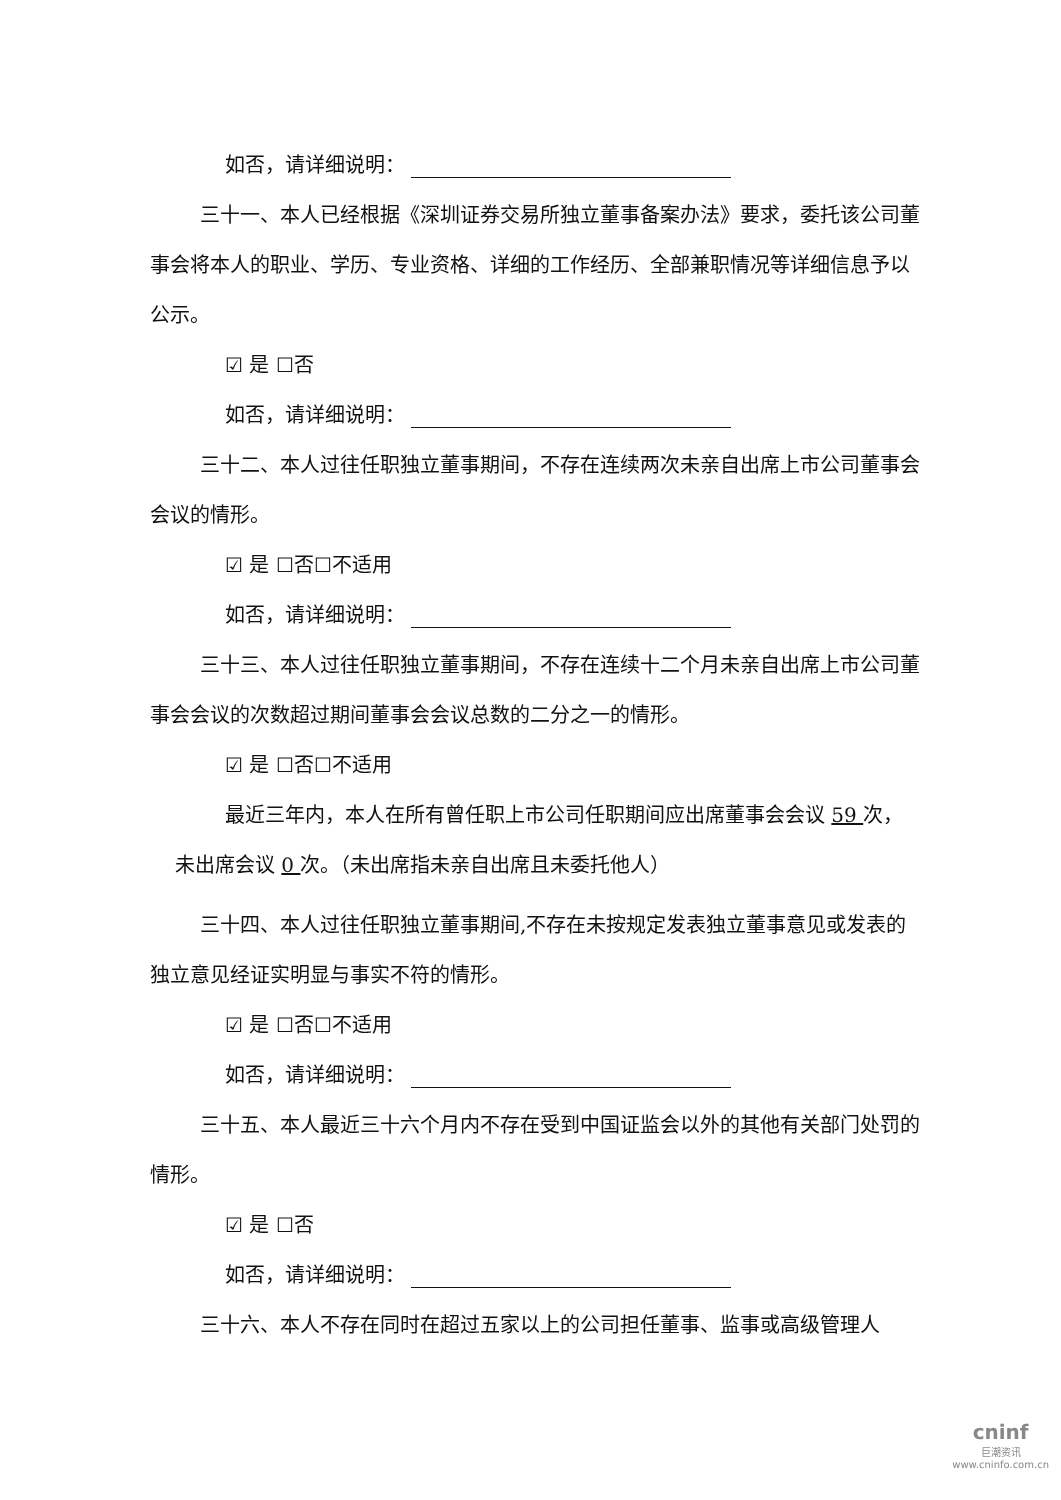如否，请详细说明：
三十一、本人已经根据《深圳证券交易所独立董事备案办法》要求，委托该公司董事会将本人的职业、学历、专业资格、详细的工作经历、全部兼职情况等详细信息予以公示。
☑ 是 ☐否
如否，请详细说明：
三十二、本人过往任职独立董事期间，不存在连续两次未亲自出席上市公司董事会会议的情形。
☑ 是 ☐否☐不适用
如否，请详细说明：
三十三、本人过往任职独立董事期间，不存在连续十二个月未亲自出席上市公司董事会会议的次数超过期间董事会会议总数的二分之一的情形。
☑ 是 ☐否☐不适用
最近三年内，本人在所有曾任职上市公司任职期间应出席董事会会议 59 次，
未出席会议 0 次。（未出席指未亲自出席且未委托他人）
三十四、本人过往任职独立董事期间,不存在未按规定发表独立董事意见或发表的独立意见经证实明显与事实不符的情形。
☑ 是 ☐否☐不适用
如否，请详细说明：
三十五、本人最近三十六个月内不存在受到中国证监会以外的其他有关部门处罚的情形。
☑ 是 ☐否
如否，请详细说明：
三十六、本人不存在同时在超过五家以上的公司担任董事、监事或高级管理人
cninf
巨潮资讯
www.cninfo.com.cn